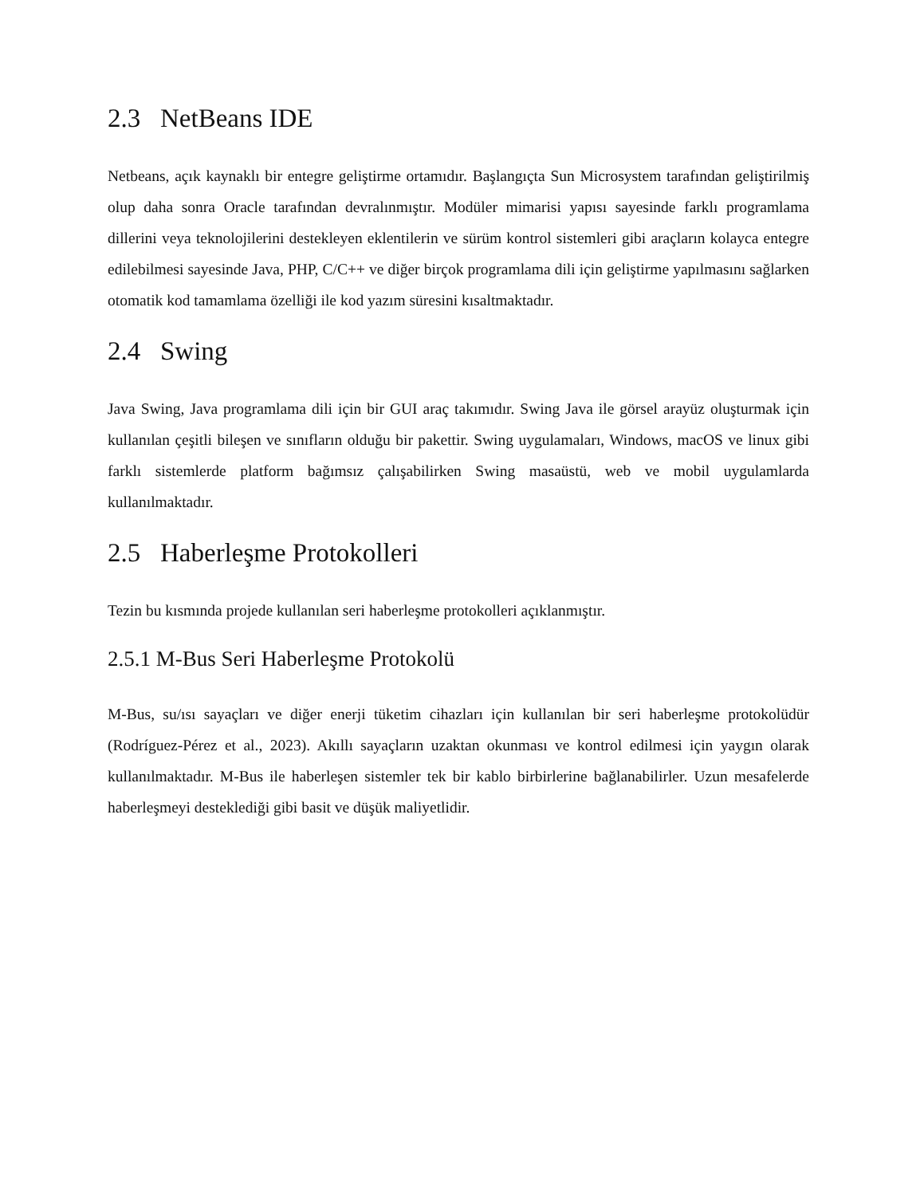2.3 NetBeans IDE
Netbeans, açık kaynaklı bir entegre geliştirme ortamıdır. Başlangıçta Sun Microsystem tarafından geliştirilmiş olup daha sonra Oracle tarafından devralınmıştır. Modüler mimarisi yapısı sayesinde farklı programlama dillerini veya teknolojilerini destekleyen eklentilerin ve sürüm kontrol sistemleri gibi araçların kolayca entegre edilebilmesi sayesinde Java, PHP, C/C++ ve diğer birçok programlama dili için geliştirme yapılmasını sağlarken otomatik kod tamamlama özelliği ile kod yazım süresini kısaltmaktadır.
2.4 Swing
Java Swing, Java programlama dili için bir GUI araç takımıdır. Swing Java ile görsel arayüz oluşturmak için kullanılan çeşitli bileşen ve sınıfların olduğu bir pakettir. Swing uygulamaları, Windows, macOS ve linux gibi farklı sistemlerde platform bağımsız çalışabilirken Swing masaüstü, web ve mobil uygulamlarda kullanılmaktadır.
2.5 Haberleşme Protokolleri
Tezin bu kısmında projede kullanılan seri haberleşme protokolleri açıklanmıştır.
2.5.1 M-Bus Seri Haberleşme Protokolü
M-Bus, su/ısı sayaçları ve diğer enerji tüketim cihazları için kullanılan bir seri haberleşme protokolüdür (Rodríguez-Pérez et al., 2023). Akıllı sayaçların uzaktan okunması ve kontrol edilmesi için yaygın olarak kullanılmaktadır. M-Bus ile haberleşen sistemler tek bir kablo birbirlerine bağlanabilirler. Uzun mesafelerde haberleşmeyi desteklediği gibi basit ve düşük maliyetlidir.